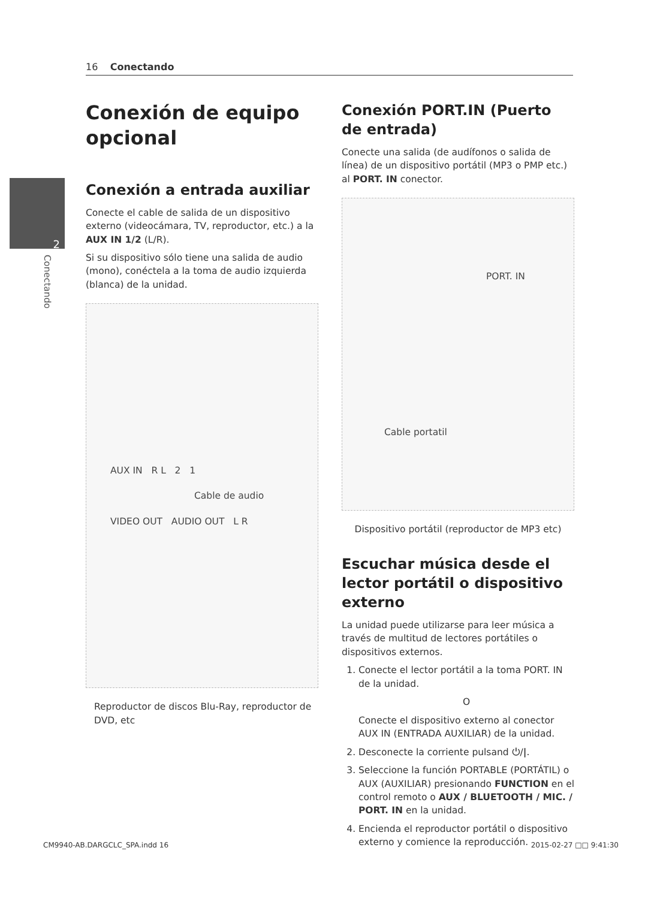16 Conectando
2
Conectando
Conexión de equipo opcional
Conexión a entrada auxiliar
Conecte el cable de salida de un dispositivo externo (videocámara, TV, reproductor, etc.) a la AUX IN 1/2 (L/R).
Si su dispositivo sólo tiene una salida de audio (mono), conéctela a la toma de audio izquierda (blanca) de la unidad.
AUX IN R L 2 1
Cable de audio
VIDEO OUT AUDIO OUT L R
Reproductor de discos Blu-Ray, reproductor de DVD, etc
Conexión PORT.IN (Puerto de entrada)
Conecte una salida (de audífonos o salida de línea) de un dispositivo portátil (MP3 o PMP etc.) al PORT. IN conector.
PORT. IN
Cable portatil
Dispositivo portátil (reproductor de MP3 etc)
Escuchar música desde el lector portátil o dispositivo externo
La unidad puede utilizarse para leer música a través de multitud de lectores portátiles o dispositivos externos.
1. Conecte el lector portátil a la toma PORT. IN de la unidad.
O
Conecte el dispositivo externo al conector AUX IN (ENTRADA AUXILIAR) de la unidad.
2. Desconecte la corriente pulsand ⏻/|.
3. Seleccione la función PORTABLE (PORTÁTIL) o AUX (AUXILIAR) presionando FUNCTION en el control remoto o AUX / BLUETOOTH / MIC. / PORT. IN en la unidad.
4. Encienda el reproductor portátil o dispositivo externo y comience la reproducción.
CM9940-AB.DARGCLC_SPA.indd 16 2015-02-27 □□ 9:41:30